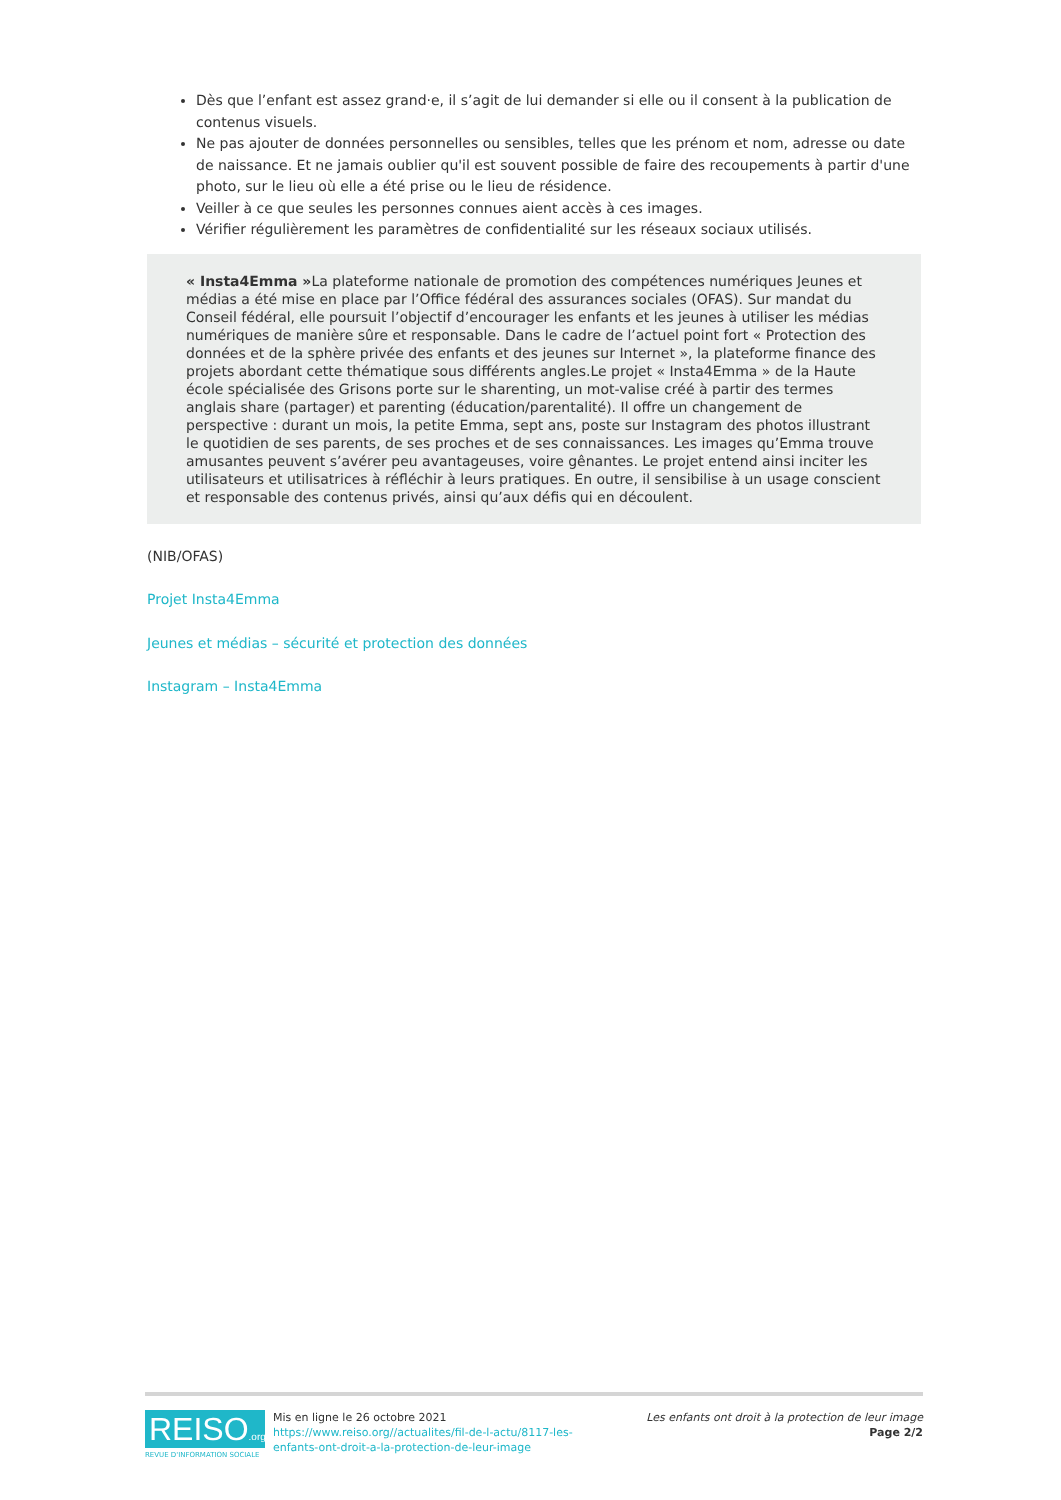Dès que l’enfant est assez grand·e, il s’agit de lui demander si elle ou il consent à la publication de contenus visuels.
Ne pas ajouter de données personnelles ou sensibles, telles que les prénom et nom, adresse ou date de naissance. Et ne jamais oublier qu'il est souvent possible de faire des recoupements à partir d'une photo, sur le lieu où elle a été prise ou le lieu de résidence.
Veiller à ce que seules les personnes connues aient accès à ces images.
Vérifier régulièrement les paramètres de confidentialité sur les réseaux sociaux utilisés.
« Insta4Emma »La plateforme nationale de promotion des compétences numériques Jeunes et médias a été mise en place par l’Office fédéral des assurances sociales (OFAS). Sur mandat du Conseil fédéral, elle poursuit l’objectif d’encourager les enfants et les jeunes à utiliser les médias numériques de manière sûre et responsable. Dans le cadre de l’actuel point fort « Protection des données et de la sphère privée des enfants et des jeunes sur Internet », la plateforme finance des projets abordant cette thématique sous différents angles.Le projet « Insta4Emma » de la Haute école spécialisée des Grisons porte sur le sharenting, un mot-valise créé à partir des termes anglais share (partager) et parenting (éducation/parentalité). Il offre un changement de perspective : durant un mois, la petite Emma, sept ans, poste sur Instagram des photos illustrant le quotidien de ses parents, de ses proches et de ses connaissances. Les images qu’Emma trouve amusantes peuvent s’avérer peu avantageuses, voire gênantes. Le projet entend ainsi inciter les utilisateurs et utilisatrices à réfléchir à leurs pratiques. En outre, il sensibilise à un usage conscient et responsable des contenus privés, ainsi qu’aux défis qui en découlent.
(NIB/OFAS)
Projet Insta4Emma
Jeunes et médias – sécurité et protection des données
Instagram – Insta4Emma
REISO.org
REVUE D'INFORMATION SOCIALE
Mis en ligne le 26 octobre 2021
https://www.reiso.org//actualites/fil-de-l-actu/8117-les-enfants-ont-droit-a-la-protection-de-leur-image
Les enfants ont droit à la protection de leur image
Page 2/2